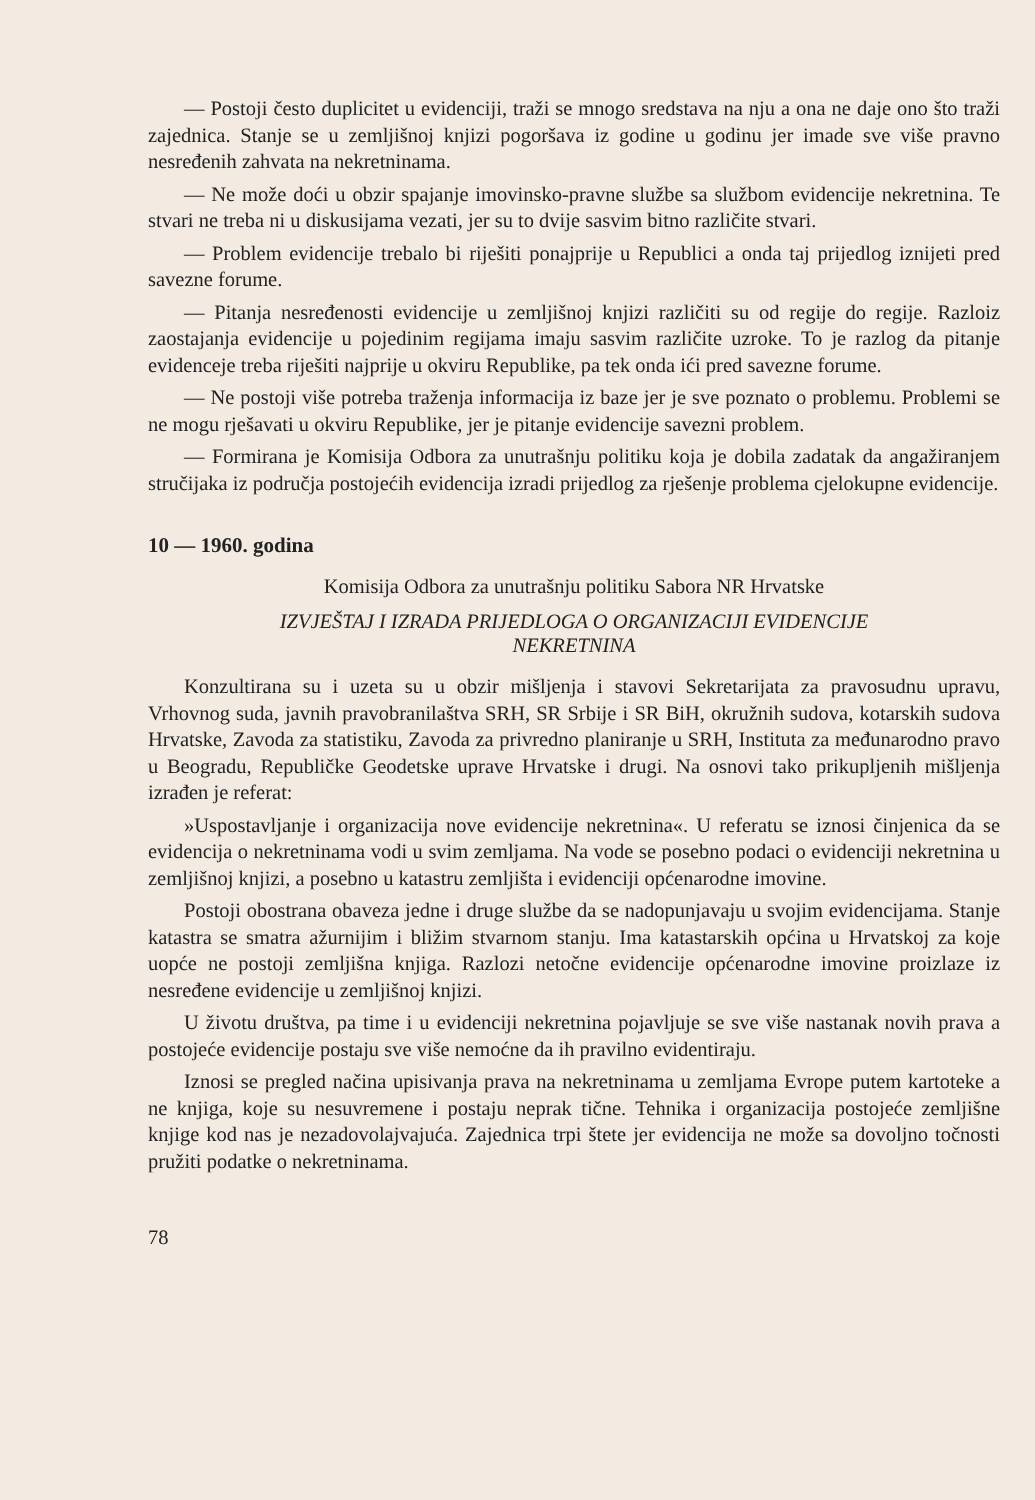— Postoji često duplicitet u evidenciji, traži se mnogo sredstava na nju a ona ne daje ono što traži zajednica. Stanje se u zemljišnoj knjizi pogoršava iz godine u godinu jer imade sve više pravno nesređenih zahvata na nekretninama.
— Ne može doći u obzir spajanje imovinsko-pravne službe sa službom evidencije nekretnina. Te stvari ne treba ni u diskusijama vezati, jer su to dvije sasvim bitno različite stvari.
— Problem evidencije trebalo bi riješiti ponajprije u Republici a onda taj prijedlog iznijeti pred savezne forume.
— Pitanja nesređenosti evidencije u zemljišnoj knjizi različiti su od regije do regije. Razloiz zaostajanja evidencije u pojedinim regijama imaju sasvim različite uzroke. To je razlog da pitanje evidenceje treba riješiti najprije u okviru Republike, pa tek onda ići pred savezne forume.
— Ne postoji više potreba traženja informacija iz baze jer je sve poznato o problemu. Problemi se ne mogu rješavati u okviru Republike, jer je pitanje evidencije savezni problem.
— Formirana je Komisija Odbora za unutrašnju politiku koja je dobila zadatak da angažiranjem stručijaka iz područja postojećih evidencija izradi prijedlog za rješenje problema cjelokupne evidencije.
10 — 1960. godina
Komisija Odbora za unutrašnju politiku Sabora NR Hrvatske
IZVJEŠTAJ I IZRADA PRIJEDLOGA O ORGANIZACIJI EVIDENCIJE
NEKRETNINA
Konzultirana su i uzeta su u obzir mišljenja i stavovi Sekretarijata za pravosudnu upravu, Vrhovnog suda, javnih pravobranilaštva SRH, SR Srbije i SR BiH, okružnih sudova, kotarskih sudova Hrvatske, Zavoda za statistiku, Zavoda za privredno planiranje u SRH, Instituta za međunarodno pravo u Beogradu, Republičke Geodetske uprave Hrvatske i drugi. Na osnovi tako prikupljenih mišljenja izrađen je referat:
»Uspostavljanje i organizacija nove evidencije nekretnina«. U referatu se iznosi činjenica da se evidencija o nekretninama vodi u svim zemljama. Na vode se posebno podaci o evidenciji nekretnina u zemljišnoj knjizi, a posebno u katastru zemljišta i evidenciji općenarodne imovine.
Postoji obostrana obaveza jedne i druge službe da se nadopunjavaju u svojim evidencijama. Stanje katastra se smatra ažurnijim i bližim stvarnom stanju. Ima katastarskih općina u Hrvatskoj za koje uopće ne postoji zemljišna knjiga. Razlozi netočne evidencije općenarodne imovine proizlaze iz nesređene evidencije u zemljišnoj knjizi.
U životu društva, pa time i u evidenciji nekretnina pojavljuje se sve više nastanak novih prava a postojeće evidencije postaju sve više nemoćne da ih pravilno evidentiraju.
Iznosi se pregled načina upisivanja prava na nekretninama u zemljama Evrope putem kartoteke a ne knjiga, koje su nesuvremene i postaju neprak tične. Tehnika i organizacija postojeće zemljišne knjige kod nas je nezadovolajvajuća. Zajednica trpi štete jer evidencija ne može sa dovoljno točnosti pružiti podatke o nekretninama.
78